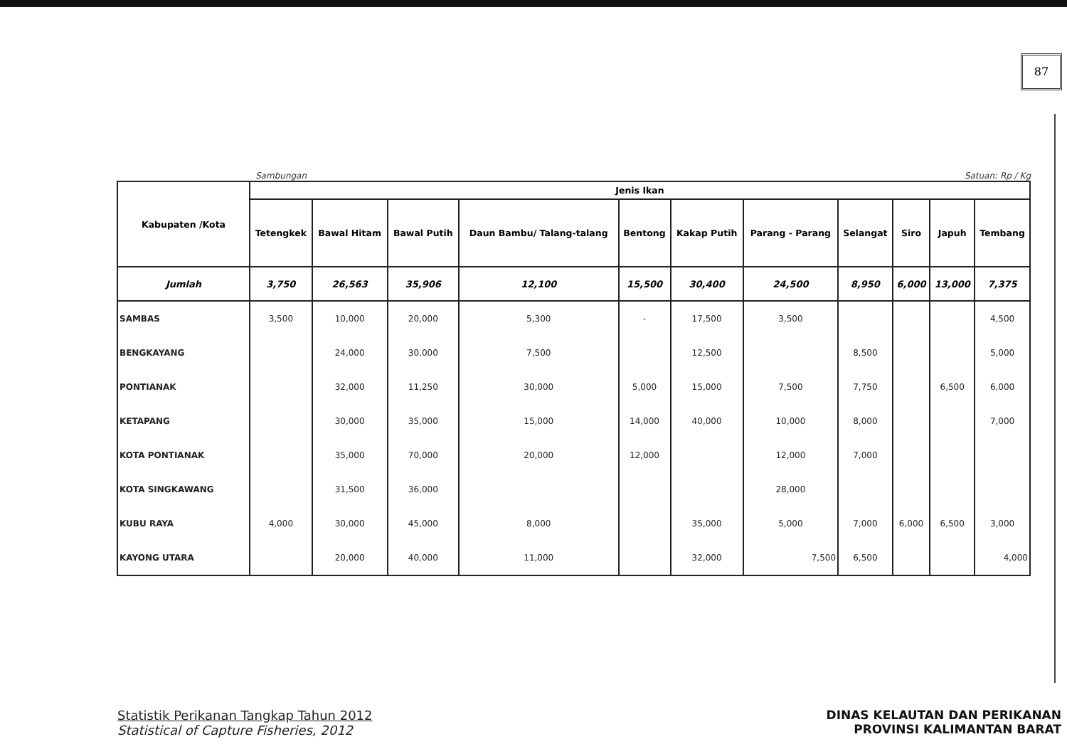87
Sambungan Satuan: Rp / Kg
| Kabupaten /Kota | Jenis Ikan | | | | | | | | | | |
| --- | --- | --- | --- | --- | --- | --- | --- | --- | --- | --- | --- |
| | Tetengkek | Bawal Hitam | Bawal Putih | Daun Bambu/ Talang-talang | Bentong | Kakap Putih | Parang - Parang | Selangat | Siro | Japuh | Tembang |
| Jumlah | 3,750 | 26,563 | 35,906 | 12,100 | 15,500 | 30,400 | 24,500 | 8,950 | 6,000 | 13,000 | 7,375 |
| SAMBAS | 3,500 | 10,000 | 20,000 | 5,300 | - | 17,500 | 3,500 | | | | 4,500 |
| BENGKAYANG | | 24,000 | 30,000 | 7,500 | | 12,500 | | 8,500 | | | 5,000 |
| PONTIANAK | | 32,000 | 11,250 | 30,000 | 5,000 | 15,000 | 7,500 | 7,750 | | 6,500 | 6,000 |
| KETAPANG | | 30,000 | 35,000 | 15,000 | 14,000 | 40,000 | 10,000 | 8,000 | | | 7,000 |
| KOTA PONTIANAK | | 35,000 | 70,000 | 20,000 | 12,000 | | 12,000 | 7,000 | | | |
| KOTA SINGKAWANG | | 31,500 | 36,000 | | | | 28,000 | | | | |
| KUBU RAYA | 4,000 | 30,000 | 45,000 | 8,000 | | 35,000 | 5,000 | 7,000 | 6,000 | 6,500 | 3,000 |
| KAYONG UTARA | | 20,000 | 40,000 | 11,000 | | 32,000 | 7,500 | 6,500 | | | 4,000 |
Statistik Perikanan Tangkap Tahun 2012
Statistical of Capture Fisheries, 2012
DINAS KELAUTAN DAN PERIKANAN
PROVINSI KALIMANTAN BARAT